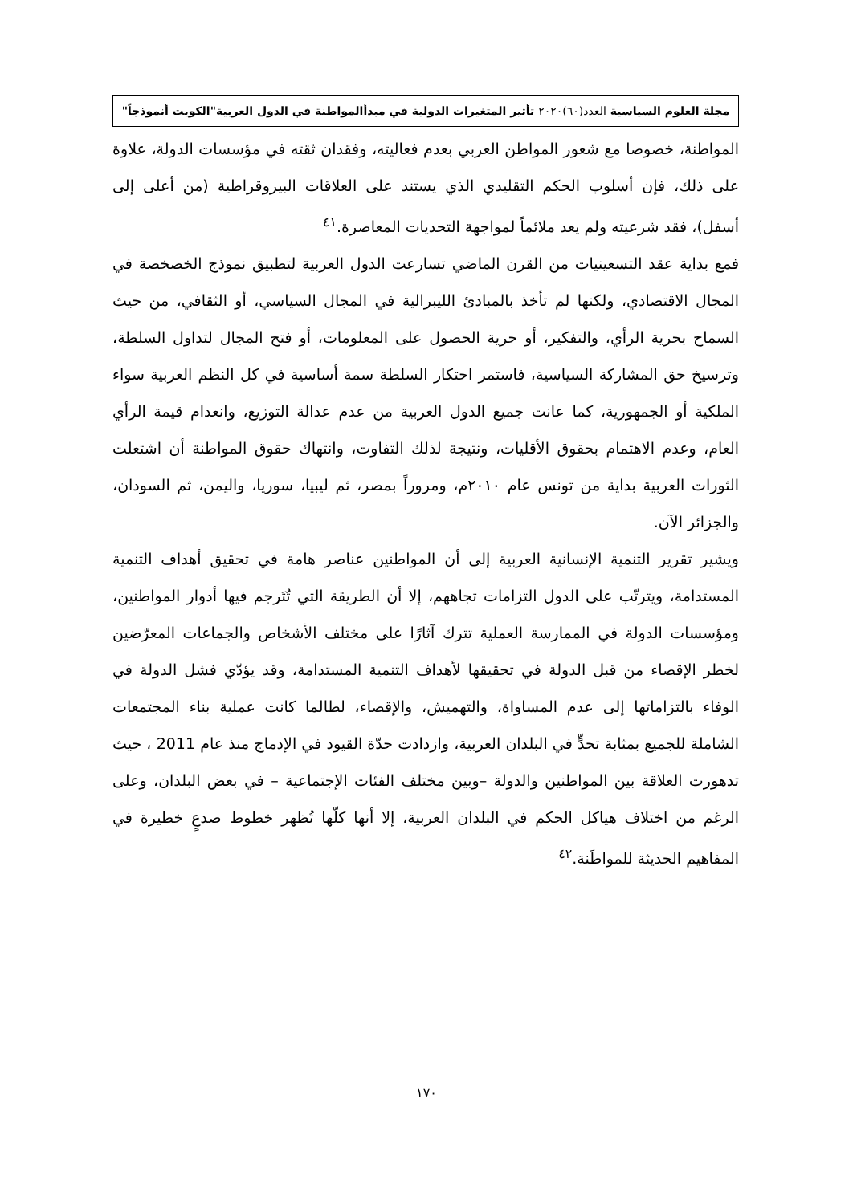مجلة العلوم السياسية العدد(٦٠)٢٠٢٠ تأثير المتغيرات الدولية في مبدأالمواطنة في الدول العربية"الكويت أنموذجاً"
المواطنة، خصوصا مع شعور المواطن العربي بعدم فعاليته، وفقدان ثقته في مؤسسات الدولة، علاوة على ذلك، فإن أسلوب الحكم التقليدي الذي يستند على العلاقات البيروقراطية (من أعلى إلى أسفل)، فقد شرعيته ولم يعد ملائماً لمواجهة التحديات المعاصرة.<sup>٤١</sup>
فمع بداية عقد التسعينيات من القرن الماضي تسارعت الدول العربية لتطبيق نموذج الخصخصة في المجال الاقتصادي، ولكنها لم تأخذ بالمبادئ الليبرالية في المجال السياسي، أو الثقافي، من حيث السماح بحرية الرأي، والتفكير، أو حرية الحصول على المعلومات، أو فتح المجال لتداول السلطة، وترسيخ حق المشاركة السياسية، فاستمر احتكار السلطة سمة أساسية في كل النظم العربية سواء الملكية أو الجمهورية، كما عانت جميع الدول العربية من عدم عدالة التوزيع، وانعدام قيمة الرأي العام، وعدم الاهتمام بحقوق الأقليات، ونتيجة لذلك التفاوت، وانتهاك حقوق المواطنة أن اشتعلت الثورات العربية بداية من تونس عام ٢٠١٠م، ومروراً بمصر، ثم ليبيا، سوريا، واليمن، ثم السودان، والجزائر الآن.
ويشير تقرير التنمية الإنسانية العربية إلى أن المواطنين عناصر هامة في تحقيق أهداف التنمية المستدامة، ويترتّب على الدول التزامات تجاههم، إلا أن الطريقة التي تُتَرجم فيها أدوار المواطنين، ومؤسسات الدولة في الممارسة العملية تترك آثارًا على مختلف الأشخاص والجماعات المعرّضين لخطر الإقصاء من قبل الدولة في تحقيقها لأهداف التنمية المستدامة، وقد يؤدّي فشل الدولة في الوفاء بالتزاماتها إلى عدم المساواة، والتهميش، والإقصاء، لطالما كانت عملية بناء المجتمعات الشاملة للجميع بمثابة تحدٍّ في البلدان العربية، وازدادت حدّة القيود في الإدماج منذ عام 2011 ، حيث تدهورت العلاقة بين المواطنين والدولة –وبين مختلف الفئات الإجتماعية – في بعض البلدان، وعلى الرغم من اختلاف هياكل الحكم في البلدان العربية، إلا أنها كلّها تُظهر خطوط صدعٍ خطيرة في المفاهيم الحديثة للمواطَنة.<sup>٤٢</sup>
١٧٠